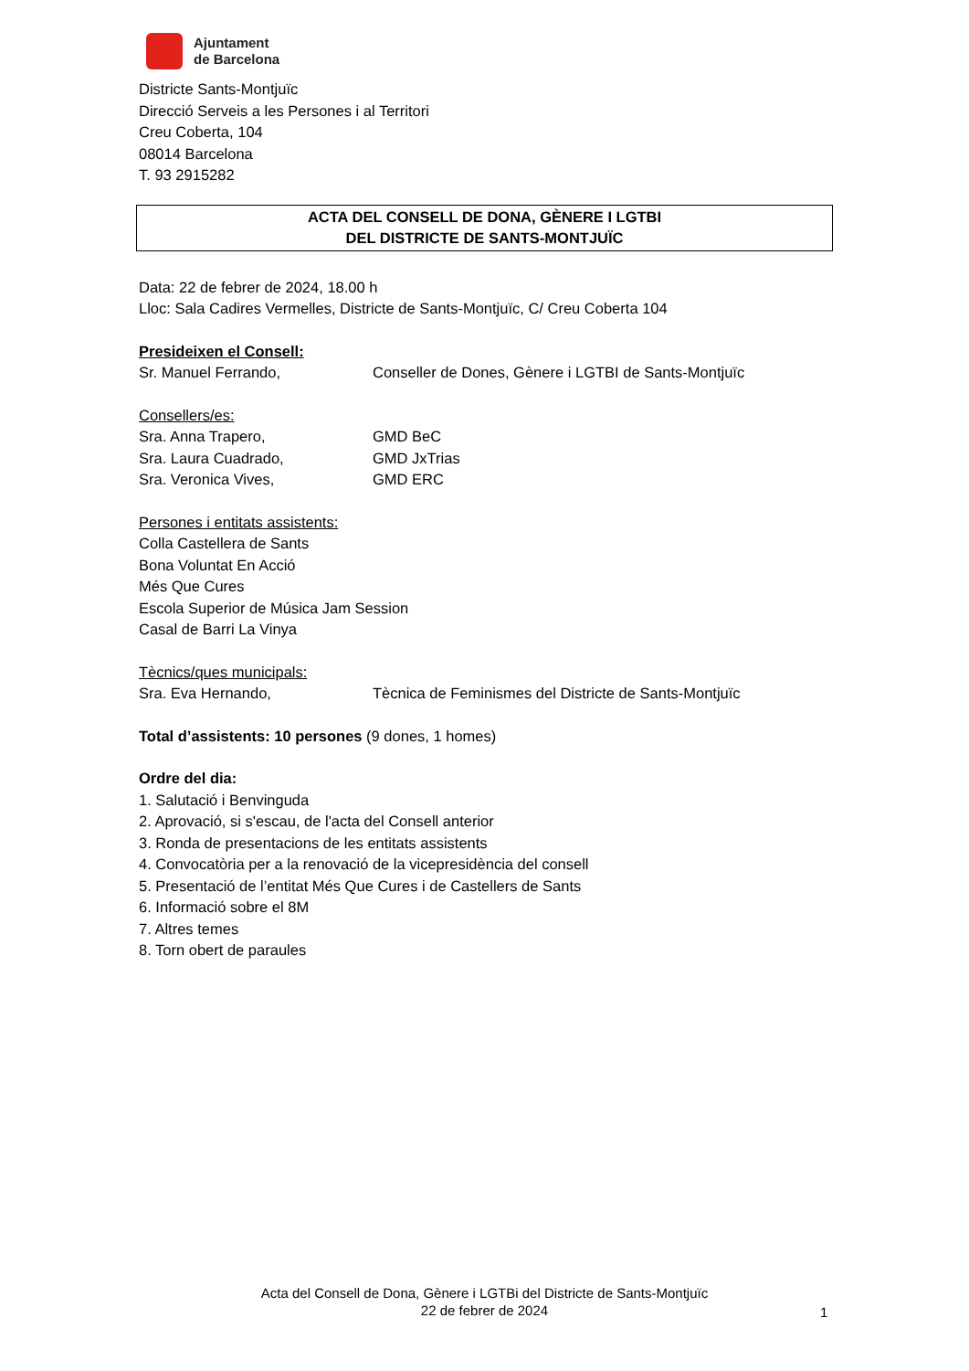Ajuntament
de Barcelona
Districte Sants-Montjuïc
Direcció Serveis a les Persones i al Territori
Creu Coberta, 104
08014 Barcelona
T. 93 2915282
ACTA DEL CONSELL DE DONA, GÈNERE I LGTBI
DEL DISTRICTE DE SANTS-MONTJUÏC
Data: 22 de febrer de 2024, 18.00 h
Lloc: Sala Cadires Vermelles, Districte de Sants-Montjuïc, C/ Creu Coberta 104
Presideixen el Consell:
Sr. Manuel Ferrando, Conseller de Dones, Gènere i LGTBI de Sants-Montjuïc
Consellers/es:
Sra. Anna Trapero, GMD BeC
Sra. Laura Cuadrado, GMD JxTrias
Sra. Veronica Vives, GMD ERC
Persones i entitats assistents:
Colla Castellera de Sants
Bona Voluntat En Acció
Més Que Cures
Escola Superior de Música Jam Session
Casal de Barri La Vinya
Tècnics/ques municipals:
Sra. Eva Hernando, Tècnica de Feminismes del Districte de Sants-Montjuïc
Total d’assistents: 10 persones (9 dones, 1 homes)
Ordre del dia:
1. Salutació i Benvinguda
2. Aprovació, si s'escau, de l'acta del Consell anterior
3. Ronda de presentacions de les entitats assistents
4. Convocatòria per a la renovació de la vicepresidència del consell
5. Presentació de l’entitat Més Que Cures i de Castellers de Sants
6. Informació sobre el 8M
7. Altres temes
8. Torn obert de paraules
Acta del Consell de Dona, Gènere i LGTBi del Districte de Sants-Montjuïc
22 de febrer de 2024
1